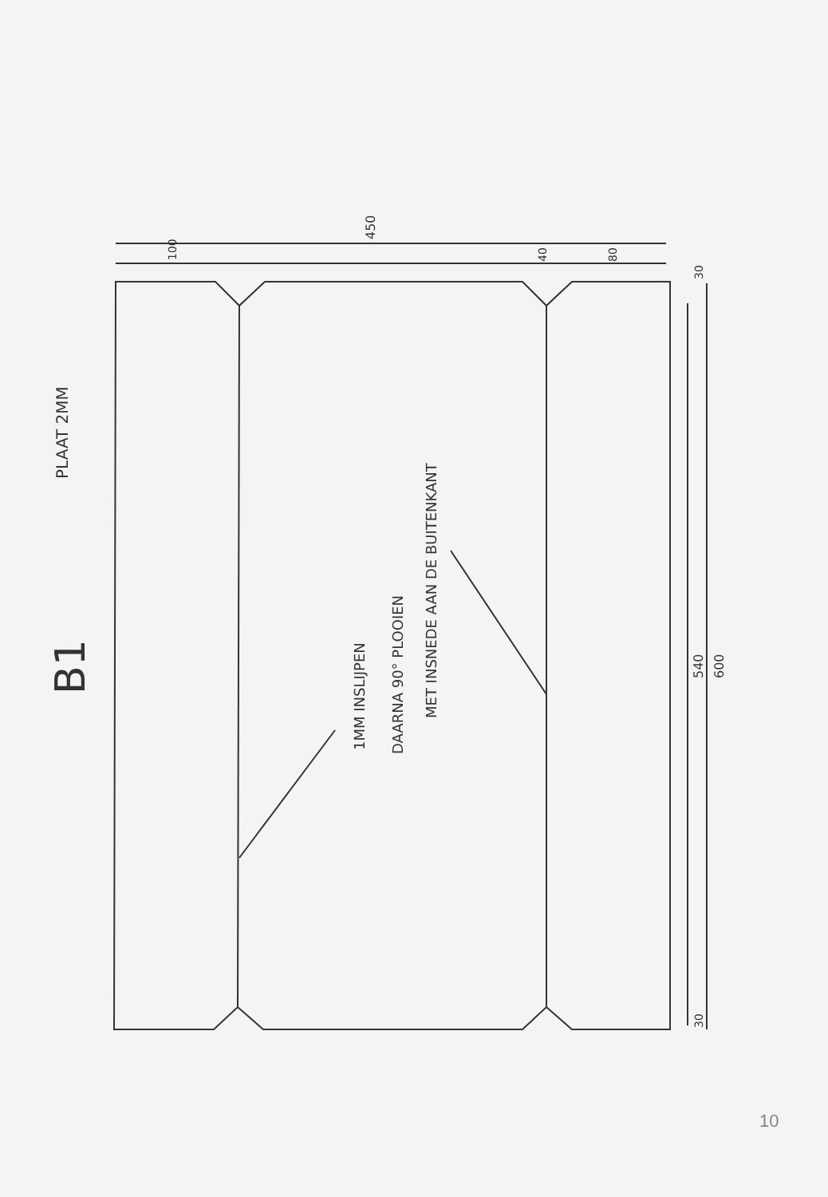B1
PLAAT 2MM
1MM INSLIJPEN DAARNA 90° PLOOIEN
MET INSNEDE AAN DE BUITENKANT
450
100 40 80
30
540 600
30
10